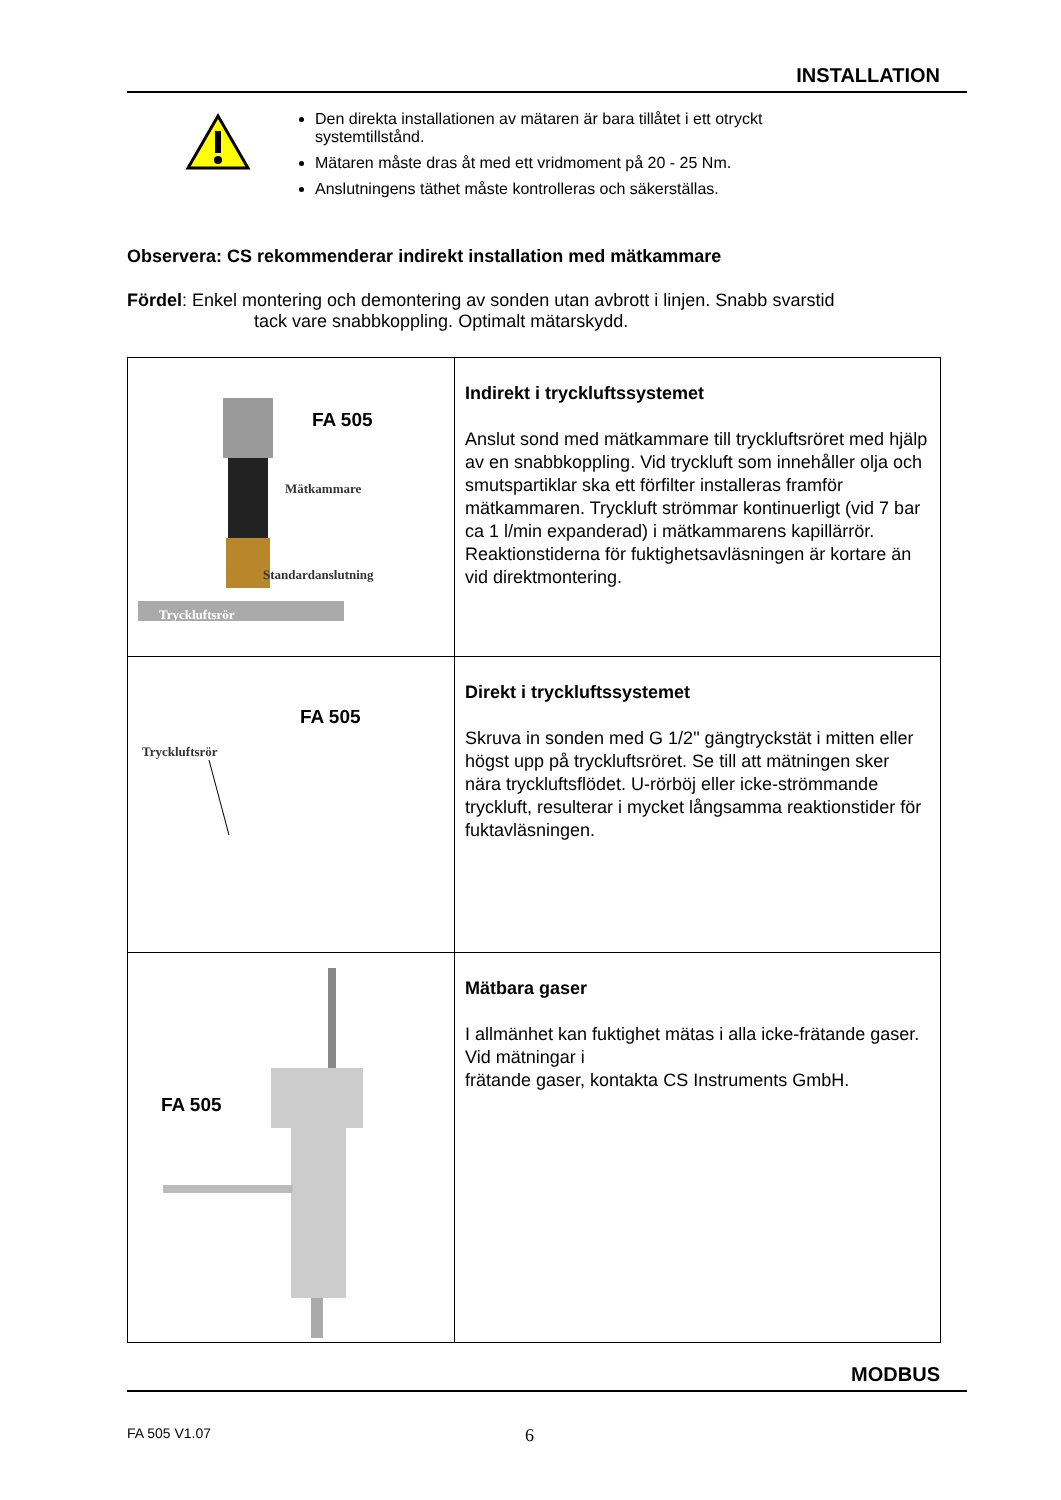INSTALLATION
Den direkta installationen av mätaren är bara tillåtet i ett otryckt systemtillstånd.
Mätaren måste dras åt med ett vridmoment på 20 - 25 Nm.
Anslutningens täthet måste kontrolleras och säkerställas.
Observera: CS rekommenderar indirekt installation med mätkammare
Fördel: Enkel montering och demontering av sonden utan avbrott i linjen. Snabb svarstid
tack vare snabbkoppling. Optimalt mätarskydd.
| FA 505 Mätkammare Standardanslutning Tryckluftsrör | Indirekt i tryckluftssystemet Anslut sond med mätkammare till tryckluftsröret med hjälp av en snabbkoppling. Vid tryckluft som innehåller olja och smutspartiklar ska ett förfilter installeras framför mätkammaren. Tryckluft strömmar kontinuerligt (vid 7 bar ca 1 l/min expanderad) i mätkammarens kapillärrör. Reaktionstiderna för fuktighetsavläsningen är kortare än vid direktmontering. |
| FA 505 Tryckluftsrör | Direkt i tryckluftssystemet Skruva in sonden med G 1/2" gängtryckstät i mitten eller högst upp på tryckluftsröret. Se till att mätningen sker nära tryckluftsflödet. U-rörböj eller icke-strömmande tryckluft, resulterar i mycket långsamma reaktionstider för fuktavläsningen. |
| FA 505 | Mätbara gaser I allmänhet kan fuktighet mätas i alla icke-frätande gaser. Vid mätningar i frätande gaser, kontakta CS Instruments GmbH. |
MODBUS
FA 505 V1.07 6